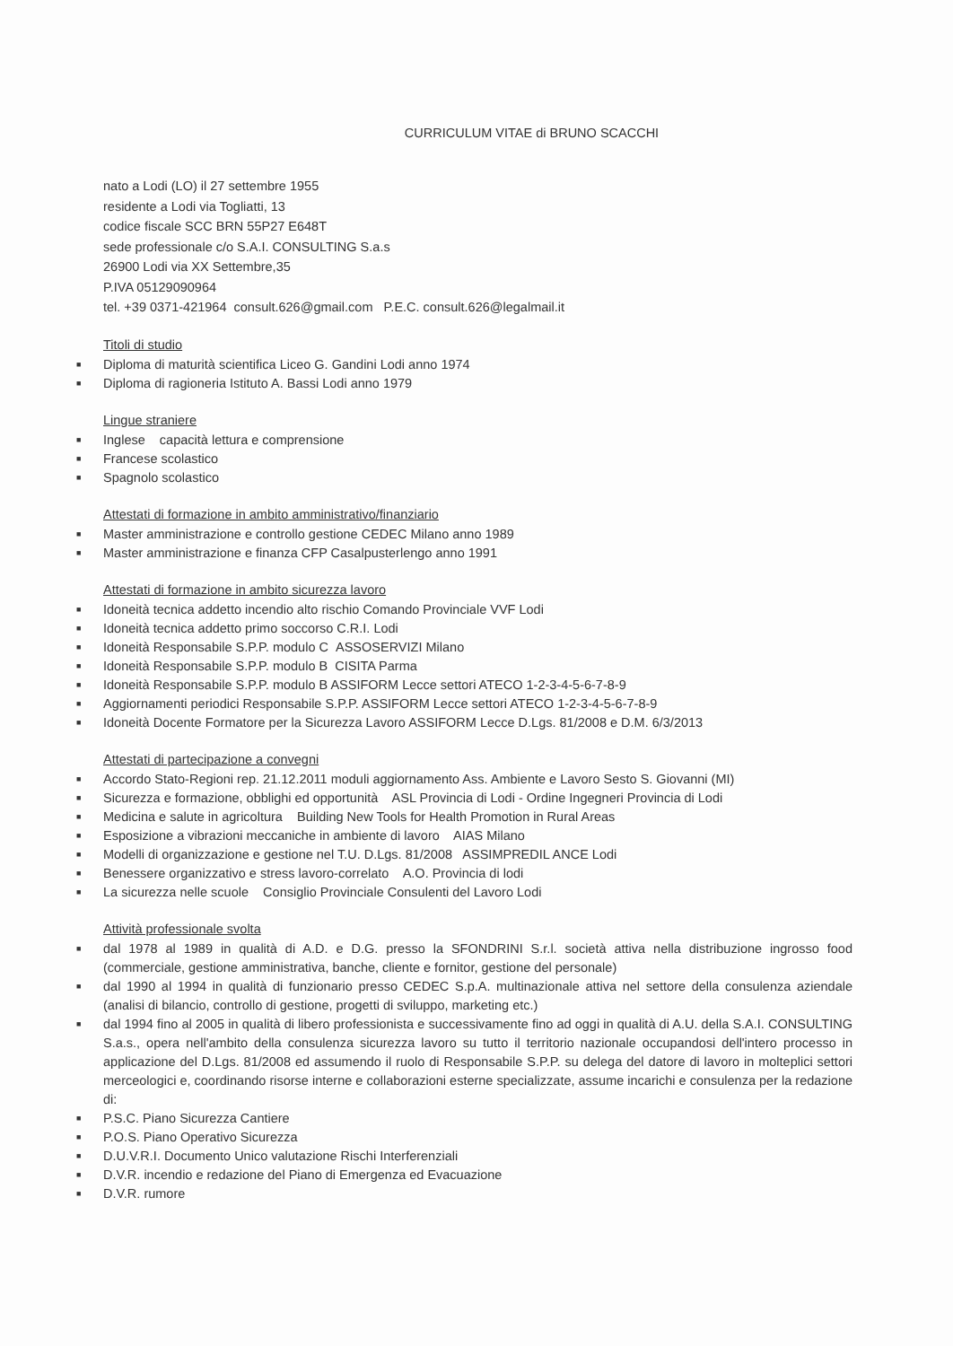CURRICULUM VITAE di BRUNO SCACCHI
nato a Lodi (LO) il 27 settembre 1955
residente a Lodi via Togliatti, 13
codice fiscale SCC BRN 55P27 E648T
sede professionale c/o S.A.I. CONSULTING S.a.s
26900 Lodi via XX Settembre,35
P.IVA 05129090964
tel. +39 0371-421964 consult.626@gmail.com P.E.C. consult.626@legalmail.it
Titoli di studio
■ Diploma di maturità scientifica Liceo G. Gandini Lodi anno 1974
■ Diploma di ragioneria Istituto A. Bassi Lodi anno 1979
Lingue straniere
■ Inglese capacità lettura e comprensione
■ Francese scolastico
■ Spagnolo scolastico
Attestati di formazione in ambito amministrativo/finanziario
■ Master amministrazione e controllo gestione CEDEC Milano anno 1989
■ Master amministrazione e finanza CFP Casalpusterlengo anno 1991
Attestati di formazione in ambito sicurezza lavoro
■ Idoneità tecnica addetto incendio alto rischio Comando Provinciale VVF Lodi
■ Idoneità tecnica addetto primo soccorso C.R.I. Lodi
■ Idoneità Responsabile S.P.P. modulo C ASSOSERVIZI Milano
■ Idoneità Responsabile S.P.P. modulo B CISITA Parma
■ Idoneità Responsabile S.P.P. modulo B ASSIFORM Lecce settori ATECO 1-2-3-4-5-6-7-8-9
■ Aggiornamenti periodici Responsabile S.P.P. ASSIFORM Lecce settori ATECO 1-2-3-4-5-6-7-8-9
■ Idoneità Docente Formatore per la Sicurezza Lavoro ASSIFORM Lecce D.Lgs. 81/2008 e D.M. 6/3/2013
Attestati di partecipazione a convegni
■ Accordo Stato-Regioni rep. 21.12.2011 moduli aggiornamento Ass. Ambiente e Lavoro Sesto S. Giovanni (MI)
■ Sicurezza e formazione, obblighi ed opportunità ASL Provincia di Lodi - Ordine Ingegneri Provincia di Lodi
■ Medicina e salute in agricoltura Building New Tools for Health Promotion in Rural Areas
■ Esposizione a vibrazioni meccaniche in ambiente di lavoro AIAS Milano
■ Modelli di organizzazione e gestione nel T.U. D.Lgs. 81/2008 ASSIMPREDIL ANCE Lodi
■ Benessere organizzativo e stress lavoro-correlato A.O. Provincia di lodi
■ La sicurezza nelle scuole Consiglio Provinciale Consulenti del Lavoro Lodi
Attività professionale svolta
■ dal 1978 al 1989 in qualità di A.D. e D.G. presso la SFONDRINI S.r.l. società attiva nella distribuzione ingrosso food (commerciale, gestione amministrativa, banche, cliente e fornitor, gestione del personale)
■ dal 1990 al 1994 in qualità di funzionario presso CEDEC S.p.A. multinazionale attiva nel settore della consulenza aziendale (analisi di bilancio, controllo di gestione, progetti di sviluppo, marketing etc.)
■ dal 1994 fino al 2005 in qualità di libero professionista e successivamente fino ad oggi in qualità di A.U. della S.A.I. CONSULTING S.a.s., opera nell'ambito della consulenza sicurezza lavoro su tutto il territorio nazionale occupandosi dell'intero processo in applicazione del D.Lgs. 81/2008 ed assumendo il ruolo di Responsabile S.P.P. su delega del datore di lavoro in molteplici settori merceologici e, coordinando risorse interne e collaborazioni esterne specializzate, assume incarichi e consulenza per la redazione di:
■ P.S.C. Piano Sicurezza Cantiere
■ P.O.S. Piano Operativo Sicurezza
■ D.U.V.R.I. Documento Unico valutazione Rischi Interferenziali
■ D.V.R. incendio e redazione del Piano di Emergenza ed Evacuazione
■ D.V.R. rumore